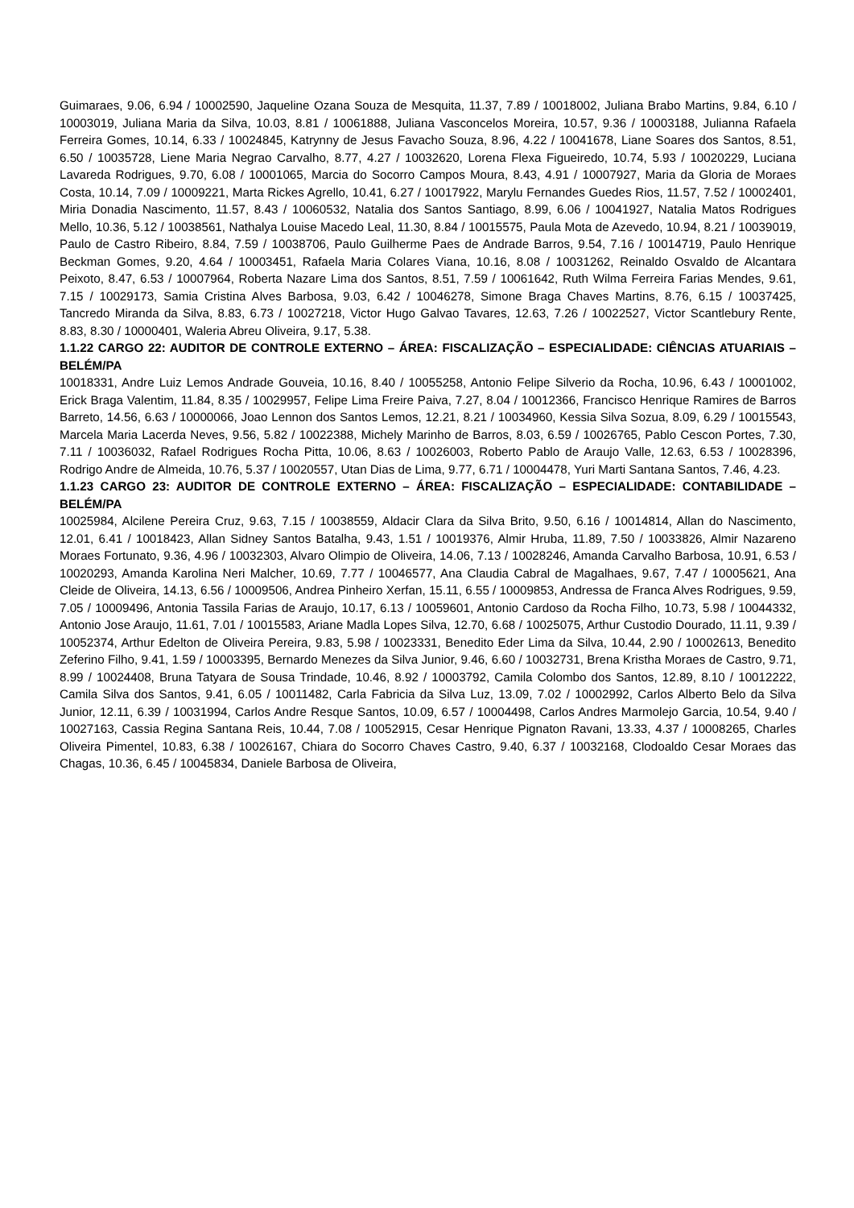Guimaraes, 9.06, 6.94 / 10002590, Jaqueline Ozana Souza de Mesquita, 11.37, 7.89 / 10018002, Juliana Brabo Martins, 9.84, 6.10 / 10003019, Juliana Maria da Silva, 10.03, 8.81 / 10061888, Juliana Vasconcelos Moreira, 10.57, 9.36 / 10003188, Julianna Rafaela Ferreira Gomes, 10.14, 6.33 / 10024845, Katrynny de Jesus Favacho Souza, 8.96, 4.22 / 10041678, Liane Soares dos Santos, 8.51, 6.50 / 10035728, Liene Maria Negrao Carvalho, 8.77, 4.27 / 10032620, Lorena Flexa Figueiredo, 10.74, 5.93 / 10020229, Luciana Lavareda Rodrigues, 9.70, 6.08 / 10001065, Marcia do Socorro Campos Moura, 8.43, 4.91 / 10007927, Maria da Gloria de Moraes Costa, 10.14, 7.09 / 10009221, Marta Rickes Agrello, 10.41, 6.27 / 10017922, Marylu Fernandes Guedes Rios, 11.57, 7.52 / 10002401, Miria Donadia Nascimento, 11.57, 8.43 / 10060532, Natalia dos Santos Santiago, 8.99, 6.06 / 10041927, Natalia Matos Rodrigues Mello, 10.36, 5.12 / 10038561, Nathalya Louise Macedo Leal, 11.30, 8.84 / 10015575, Paula Mota de Azevedo, 10.94, 8.21 / 10039019, Paulo de Castro Ribeiro, 8.84, 7.59 / 10038706, Paulo Guilherme Paes de Andrade Barros, 9.54, 7.16 / 10014719, Paulo Henrique Beckman Gomes, 9.20, 4.64 / 10003451, Rafaela Maria Colares Viana, 10.16, 8.08 / 10031262, Reinaldo Osvaldo de Alcantara Peixoto, 8.47, 6.53 / 10007964, Roberta Nazare Lima dos Santos, 8.51, 7.59 / 10061642, Ruth Wilma Ferreira Farias Mendes, 9.61, 7.15 / 10029173, Samia Cristina Alves Barbosa, 9.03, 6.42 / 10046278, Simone Braga Chaves Martins, 8.76, 6.15 / 10037425, Tancredo Miranda da Silva, 8.83, 6.73 / 10027218, Victor Hugo Galvao Tavares, 12.63, 7.26 / 10022527, Victor Scantlebury Rente, 8.83, 8.30 / 10000401, Waleria Abreu Oliveira, 9.17, 5.38.
1.1.22 CARGO 22: AUDITOR DE CONTROLE EXTERNO – ÁREA: FISCALIZAÇÃO – ESPECIALIDADE: CIÊNCIAS ATUARIAIS – BELÉM/PA
10018331, Andre Luiz Lemos Andrade Gouveia, 10.16, 8.40 / 10055258, Antonio Felipe Silverio da Rocha, 10.96, 6.43 / 10001002, Erick Braga Valentim, 11.84, 8.35 / 10029957, Felipe Lima Freire Paiva, 7.27, 8.04 / 10012366, Francisco Henrique Ramires de Barros Barreto, 14.56, 6.63 / 10000066, Joao Lennon dos Santos Lemos, 12.21, 8.21 / 10034960, Kessia Silva Sozua, 8.09, 6.29 / 10015543, Marcela Maria Lacerda Neves, 9.56, 5.82 / 10022388, Michely Marinho de Barros, 8.03, 6.59 / 10026765, Pablo Cescon Portes, 7.30, 7.11 / 10036032, Rafael Rodrigues Rocha Pitta, 10.06, 8.63 / 10026003, Roberto Pablo de Araujo Valle, 12.63, 6.53 / 10028396, Rodrigo Andre de Almeida, 10.76, 5.37 / 10020557, Utan Dias de Lima, 9.77, 6.71 / 10004478, Yuri Marti Santana Santos, 7.46, 4.23.
1.1.23 CARGO 23: AUDITOR DE CONTROLE EXTERNO – ÁREA: FISCALIZAÇÃO – ESPECIALIDADE: CONTABILIDADE – BELÉM/PA
10025984, Alcilene Pereira Cruz, 9.63, 7.15 / 10038559, Aldacir Clara da Silva Brito, 9.50, 6.16 / 10014814, Allan do Nascimento, 12.01, 6.41 / 10018423, Allan Sidney Santos Batalha, 9.43, 1.51 / 10019376, Almir Hruba, 11.89, 7.50 / 10033826, Almir Nazareno Moraes Fortunato, 9.36, 4.96 / 10032303, Alvaro Olimpio de Oliveira, 14.06, 7.13 / 10028246, Amanda Carvalho Barbosa, 10.91, 6.53 / 10020293, Amanda Karolina Neri Malcher, 10.69, 7.77 / 10046577, Ana Claudia Cabral de Magalhaes, 9.67, 7.47 / 10005621, Ana Cleide de Oliveira, 14.13, 6.56 / 10009506, Andrea Pinheiro Xerfan, 15.11, 6.55 / 10009853, Andressa de Franca Alves Rodrigues, 9.59, 7.05 / 10009496, Antonia Tassila Farias de Araujo, 10.17, 6.13 / 10059601, Antonio Cardoso da Rocha Filho, 10.73, 5.98 / 10044332, Antonio Jose Araujo, 11.61, 7.01 / 10015583, Ariane Madla Lopes Silva, 12.70, 6.68 / 10025075, Arthur Custodio Dourado, 11.11, 9.39 / 10052374, Arthur Edelton de Oliveira Pereira, 9.83, 5.98 / 10023331, Benedito Eder Lima da Silva, 10.44, 2.90 / 10002613, Benedito Zeferino Filho, 9.41, 1.59 / 10003395, Bernardo Menezes da Silva Junior, 9.46, 6.60 / 10032731, Brena Kristha Moraes de Castro, 9.71, 8.99 / 10024408, Bruna Tatyara de Sousa Trindade, 10.46, 8.92 / 10003792, Camila Colombo dos Santos, 12.89, 8.10 / 10012222, Camila Silva dos Santos, 9.41, 6.05 / 10011482, Carla Fabricia da Silva Luz, 13.09, 7.02 / 10002992, Carlos Alberto Belo da Silva Junior, 12.11, 6.39 / 10031994, Carlos Andre Resque Santos, 10.09, 6.57 / 10004498, Carlos Andres Marmolejo Garcia, 10.54, 9.40 / 10027163, Cassia Regina Santana Reis, 10.44, 7.08 / 10052915, Cesar Henrique Pignaton Ravani, 13.33, 4.37 / 10008265, Charles Oliveira Pimentel, 10.83, 6.38 / 10026167, Chiara do Socorro Chaves Castro, 9.40, 6.37 / 10032168, Clodoaldo Cesar Moraes das Chagas, 10.36, 6.45 / 10045834, Daniele Barbosa de Oliveira,